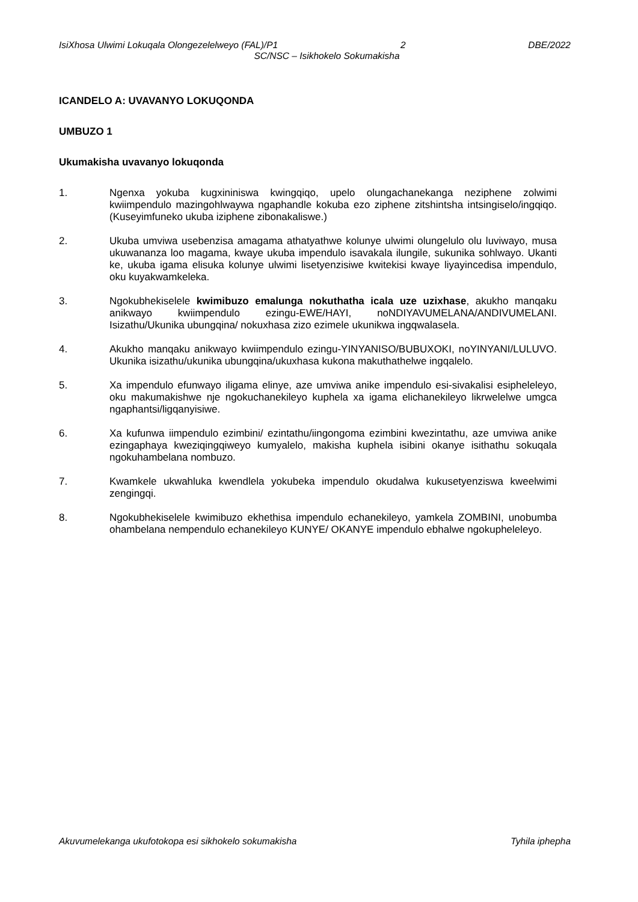IsiXhosa Ulwimi Lokuqala Olongezelelweyo (FAL)/P1 2 DBE/2022
SC/NSC – Isikhokelo Sokumakisha
ICANDELO A: UVAVANYO LOKUQONDA
UMBUZO 1
Ukumakisha uvavanyo lokuqonda
1. Ngenxa yokuba kugxininiswa kwingqiqo, upelo olungachanekanga neziphene zolwimi kwiimpendulo mazingohlwaywa ngaphandle kokuba ezo ziphene zitshintsha intsingiselo/ingqiqo. (Kuseyimfuneko ukuba iziphene zibonakaliswe.)
2. Ukuba umviwa usebenzisa amagama athatyathwe kolunye ulwimi olungelulo olu luviwayo, musa ukuwananza loo magama, kwaye ukuba impendulo isavakala ilungile, sukunika sohlwayo. Ukanti ke, ukuba igama elisuka kolunye ulwimi lisetyenzisiwe kwitekisi kwaye liyayincedisa impendulo, oku kuyakwamkeleka.
3. Ngokubhekiselele kwimibuzo emalunga nokuthatha icala uze uzixhase, akukho manqaku anikwayo kwiimpendulo ezingu-EWE/HAYI, noNDIYAVUMELANA/ANDIVUMELANI. Isizathu/Ukunika ubungqina/ nokuxhasa zizo ezimele ukunikwa ingqwalasela.
4. Akukho manqaku anikwayo kwiimpendulo ezingu-YINYANISO/BUBUXOKI, noYINYANI/LULUVO. Ukunika isizathu/ukunika ubungqina/ukuxhasa kukona makuthathelwe ingqalelo.
5. Xa impendulo efunwayo iligama elinye, aze umviwa anike impendulo esi-sivakalisi esipheleleyo, oku makumakishwe nje ngokuchanekileyo kuphela xa igama elichanekileyo likrwelelwe umgca ngaphantsi/ligqanyisiwe.
6. Xa kufunwa iimpendulo ezimbini/ ezintathu/iingongoma ezimbini kwezintathu, aze umviwa anike ezingaphaya kweziqingqiweyo kumyalelo, makisha kuphela isibini okanye isithathu sokuqala ngokuhambelana nombuzo.
7. Kwamkele ukwahluka kwendlela yokubeka impendulo okudalwa kukusetyenziswa kweelwimi zengingqi.
8. Ngokubhekiselele kwimibuzo ekhethisa impendulo echanekileyo, yamkela ZOMBINI, unobumba ohambelana nempendulo echanekileyo KUNYE/ OKANYE impendulo ebhalwe ngokupheleleyo.
Akuvumelekanga ukufotokopa esi sikhokelo sokumakisha Tyhila iphepha